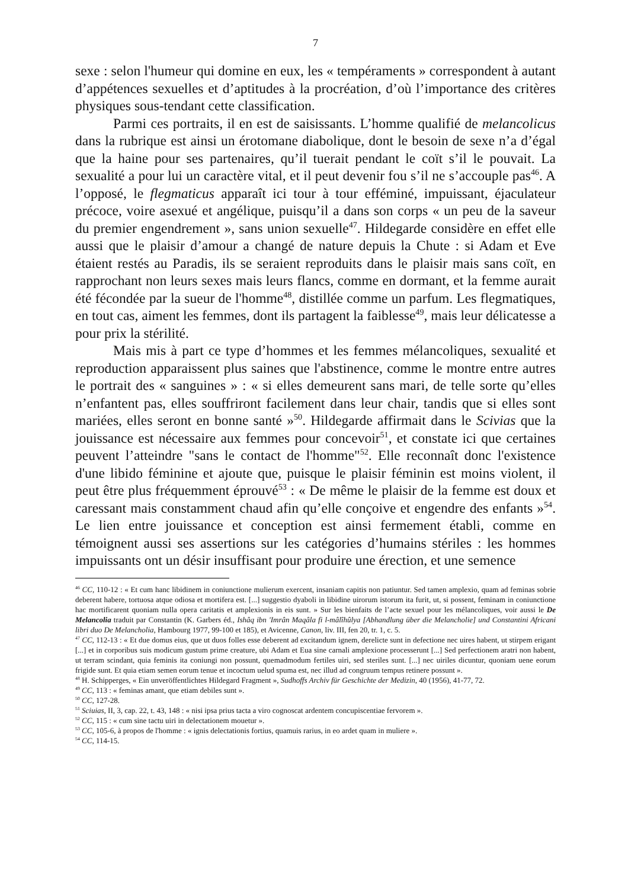7
sexe : selon l'humeur qui domine en eux, les « tempéraments » correspondent à autant d’appétences sexuelles et d’aptitudes à la procréation, d’où l’importance des critères physiques sous-tendant cette classification.
Parmi ces portraits, il en est de saisissants. L’homme qualifié de melancolicus dans la rubrique est ainsi un érotomane diabolique, dont le besoin de sexe n’a d’égal que la haine pour ses partenaires, qu’il tuerait pendant le coït s’il le pouvait. La sexualité a pour lui un caractère vital, et il peut devenir fou s’il ne s’accouple pas<sup>46</sup>. A l’opposé, le flegmaticus apparaît ici tour à tour efféminé, impuissant, éjaculateur précoce, voire asexué et angélique, puisqu’il a dans son corps « un peu de la saveur du premier engendrement », sans union sexuelle<sup>47</sup>. Hildegarde considère en effet elle aussi que le plaisir d’amour a changé de nature depuis la Chute : si Adam et Eve étaient restés au Paradis, ils se seraient reproduits dans le plaisir mais sans coït, en rapprochant non leurs sexes mais leurs flancs, comme en dormant, et la femme aurait été fécondée par la sueur de l'homme<sup>48</sup>, distillée comme un parfum. Les flegmatiques, en tout cas, aiment les femmes, dont ils partagent la faiblesse<sup>49</sup>, mais leur délicatesse a pour prix la stérilité.
Mais mis à part ce type d’hommes et les femmes mélancoliques, sexualité et reproduction apparaissent plus saines que l'abstinence, comme le montre entre autres le portrait des « sanguines » : « si elles demeurent sans mari, de telle sorte qu’elles n’enfantent pas, elles souffriront facilement dans leur chair, tandis que si elles sont mariées, elles seront en bonne santé »<sup>50</sup>. Hildegarde affirmait dans le Scivias que la jouissance est nécessaire aux femmes pour concevoir<sup>51</sup>, et constate ici que certaines peuvent l’atteindre "sans le contact de l'homme"<sup>52</sup>. Elle reconnaît donc l'existence d'une libido féminine et ajoute que, puisque le plaisir féminin est moins violent, il peut être plus fréquemment éprouvé<sup>53</sup> : « De même le plaisir de la femme est doux et caressant mais constamment chaud afin qu’elle conçoive et engendre des enfants »<sup>54</sup>. Le lien entre jouissance et conception est ainsi fermement établi, comme en témoignent aussi ses assertions sur les catégories d’humains stériles : les hommes impuissants ont un désir insuffisant pour produire une érection, et une semence
<sup>46</sup> CC, 110-12 : « Et cum hanc libidinem in coniunctione mulierum exercent, insaniam capitis non patiuntur. Sed tamen amplexio, quam ad feminas sobrie deberent habere, tortuosa atque odiosa et mortifera est. [...] suggestio dyaboli in libidine uirorum istorum ita furit, ut, si possent, feminam in coniunctione hac mortificarent quoniam nulla opera caritatis et amplexionis in eis sunt. » Sur les bienfaits de l’acte sexuel pour les mélancoliques, voir aussi le De Melancolia traduit par Constantin (K. Garbers éd., Ishâq ibn 'Imrân Maqâla fi l-mâlîhûlya [Abhandlung über die Melancholie] und Constantini Africani libri duo De Melancholia, Hambourg 1977, 99-100 et 185), et Avicenne, Canon, liv. III, fen 20, tr. 1, c. 5.
<sup>47</sup> CC, 112-13 : « Et due domus eius, que ut duos folles esse deberent ad excitandum ignem, derelicte sunt in defectione nec uires habent, ut stirpem erigant [...] et in corporibus suis modicum gustum prime creature, ubi Adam et Eua sine carnali amplexione processerunt [...] Sed perfectionem aratri non habent, ut terram scindant, quia feminis ita coniungi non possunt, quemadmodum fertiles uiri, sed steriles sunt. [...] nec uiriles dicuntur, quoniam uene eorum frigide sunt. Et quia etiam semen eorum tenue et incoctum uelud spuma est, nec illud ad congruum tempus retinere possunt ».
<sup>48</sup> H. Schipperges, « Ein unveröffentlichtes Hildegard Fragment », Sudhoffs Archiv für Geschichte der Medizin, 40 (1956), 41-77, 72.
<sup>49</sup> CC, 113 : « feminas amant, que etiam debiles sunt ».
<sup>50</sup> CC, 127-28.
<sup>51</sup> Sciuias, II, 3, cap. 22, t. 43, 148 : « nisi ipsa prius tacta a viro cognoscat ardentem concupiscentiae fervorem ».
<sup>52</sup> CC, 115 : « cum sine tactu uiri in delectationem mouetur ».
<sup>53</sup> CC, 105-6, à propos de l'homme : « ignis delectationis fortius, quamuis rarius, in eo ardet quam in muliere ».
<sup>54</sup> CC, 114-15.